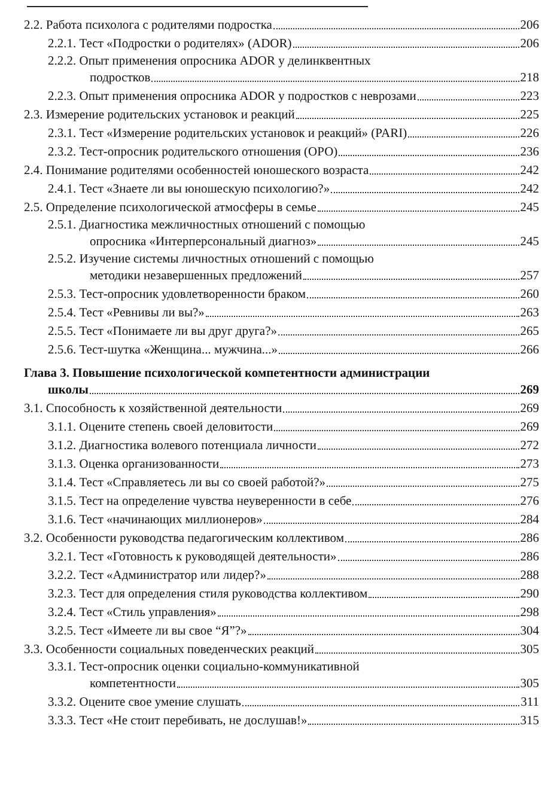2.2. Работа психолога с родителями подростка 206
2.2.1. Тест «Подростки о родителях» (ADOR) 206
2.2.2. Опыт применения опросника ADOR у делинквентных
подростков 218
2.2.3. Опыт применения опросника ADOR у подростков с неврозами 223
2.3. Измерение родительских установок и реакций 225
2.3.1. Тест «Измерение родительских установок и реакций» (PARI) 226
2.3.2. Тест-опросник родительского отношения (ОРО) 236
2.4. Понимание родителями особенностей юношеского возраста 242
2.4.1. Тест «Знаете ли вы юношескую психологию?» 242
2.5. Определение психологической атмосферы в семье 245
2.5.1. Диагностика межличностных отношений с помощью
опросника «Интерперсональный диагноз» 245
2.5.2. Изучение системы личностных отношений с помощью
методики незавершенных предложений 257
2.5.3. Тест-опросник удовлетворенности браком 260
2.5.4. Тест «Ревнивы ли вы?» 263
2.5.5. Тест «Понимаете ли вы друг друга?» 265
2.5.6. Тест-шутка «Женщина... мужчина...» 266
Глава 3. Повышение психологической компетентности администрации
школы 269
3.1. Способность к хозяйственной деятельности 269
3.1.1. Оцените степень своей деловитости 269
3.1.2. Диагностика волевого потенциала личности 272
3.1.3. Оценка организованности 273
3.1.4. Тест «Справляетесь ли вы со своей работой?» 275
3.1.5. Тест на определение чувства неуверенности в себе 276
3.1.6. Тест «начинающих миллионеров» 284
3.2. Особенности руководства педагогическим коллективом 286
3.2.1. Тест «Готовность к руководящей деятельности» 286
3.2.2. Тест «Администратор или лидер?» 288
3.2.3. Тест для определения стиля руководства коллективом 290
3.2.4. Тест «Стиль управления» 298
3.2.5. Тест «Имеете ли вы свое “Я”?» 304
3.3. Особенности социальных поведенческих реакций 305
3.3.1. Тест-опросник оценки социально-коммуникативной
компетентности 305
3.3.2. Оцените свое умение слушать 311
3.3.3. Тест «Не стоит перебивать, не дослушав!» 315